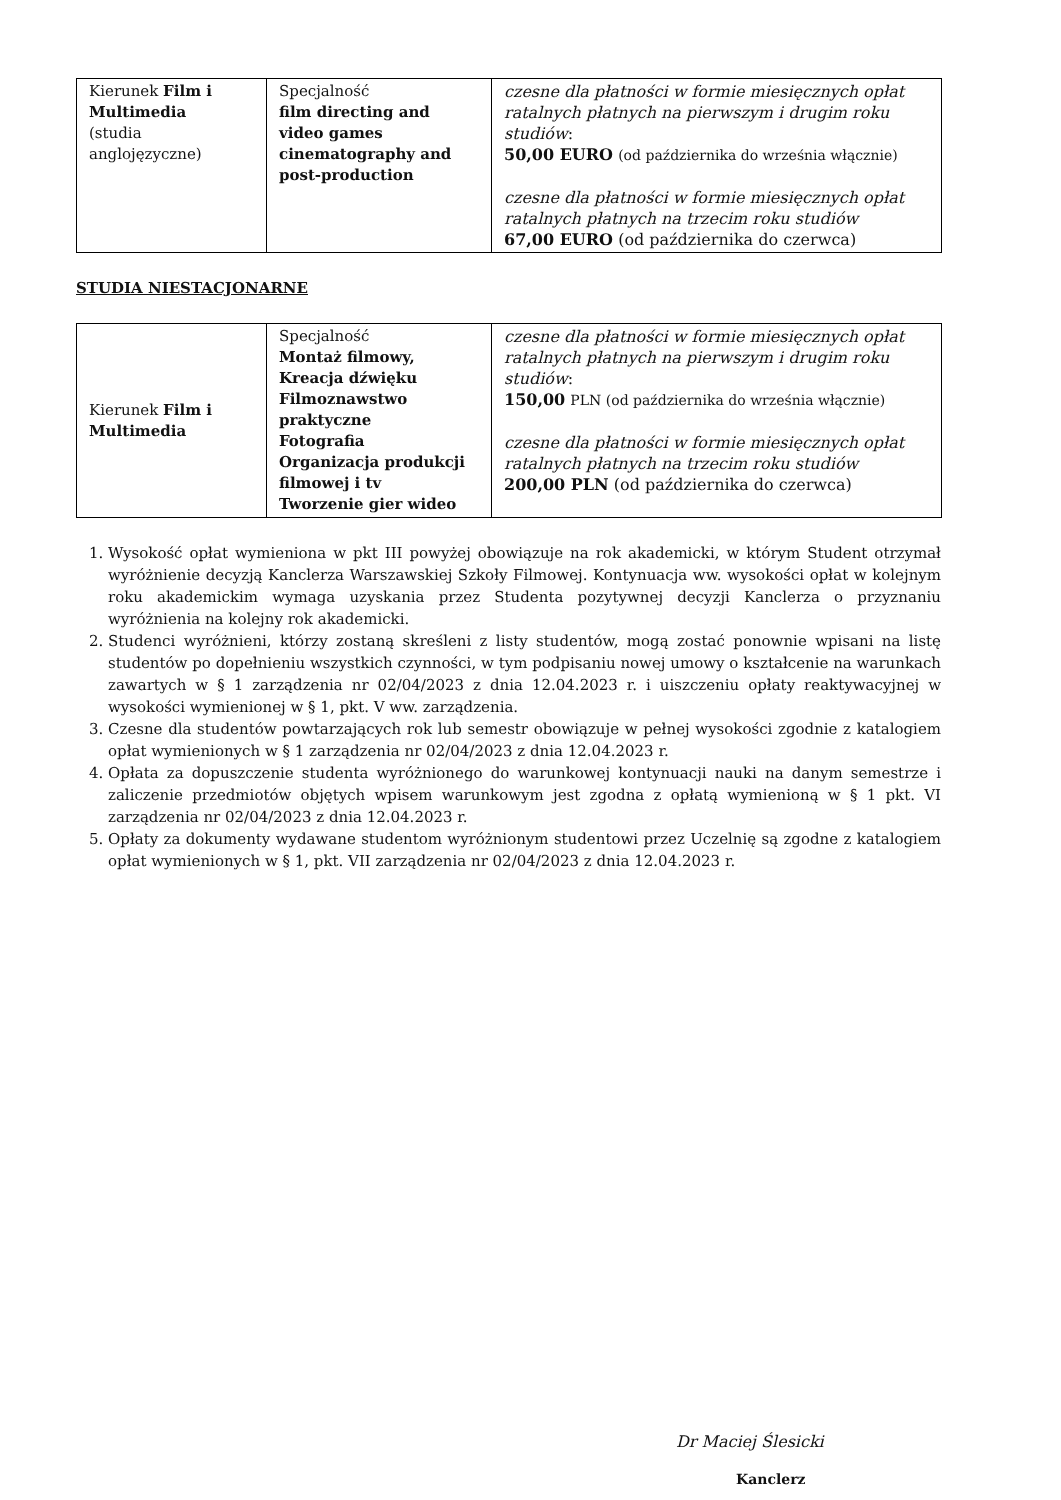| Kierunek Film i Multimedia (studia anglojęzyczne) | Specjalność film directing and video games cinematography and post-production | czesne dla płatności w formie miesięcznych opłat ratalnych płatnych na pierwszym i drugim roku studiów : 50,00 EURO (od października do września włącznie) czesne dla płatności w formie miesięcznych opłat ratalnych płatnych na trzecim roku studiów 67,00 EURO (od października do czerwca) |
STUDIA NIESTACJONARNE
| Kierunek Film i Multimedia | Specjalność Montaż filmowy, Kreacja dźwięku Filmoznawstwo praktyczne Fotografia Organizacja produkcji filmowej i tv Tworzenie gier wideo | czesne dla płatności w formie miesięcznych opłat ratalnych płatnych na pierwszym i drugim roku studiów : 150,00 PLN (od października do września włącznie) czesne dla płatności w formie miesięcznych opłat ratalnych płatnych na trzecim roku studiów 200,00 PLN (od października do czerwca) |
1. Wysokość opłat wymieniona w pkt III powyżej obowiązuje na rok akademicki, w którym Student otrzymał wyróżnienie decyzją Kanclerza Warszawskiej Szkoły Filmowej. Kontynuacja ww. wysokości opłat w kolejnym roku akademickim wymaga uzyskania przez Studenta pozytywnej decyzji Kanclerza o przyznaniu wyróżnienia na kolejny rok akademicki.
2. Studenci wyróżnieni, którzy zostaną skreśleni z listy studentów, mogą zostać ponownie wpisani na listę studentów po dopełnieniu wszystkich czynności, w tym podpisaniu nowej umowy o kształcenie na warunkach zawartych w § 1 zarządzenia nr 02/04/2023 z dnia 12.04.2023 r. i uiszczeniu opłaty reaktywacyjnej w wysokości wymienionej w § 1, pkt. V ww. zarządzenia.
3. Czesne dla studentów powtarzających rok lub semestr obowiązuje w pełnej wysokości zgodnie z katalogiem opłat wymienionych w § 1 zarządzenia nr 02/04/2023 z dnia 12.04.2023 r.
4. Opłata za dopuszczenie studenta wyróżnionego do warunkowej kontynuacji nauki na danym semestrze i zaliczenie przedmiotów objętych wpisem warunkowym jest zgodna z opłatą wymienioną w § 1 pkt. VI zarządzenia nr 02/04/2023 z dnia 12.04.2023 r.
5. Opłaty za dokumenty wydawane studentom wyróżnionym studentowi przez Uczelnię są zgodne z katalogiem opłat wymienionych w § 1, pkt. VII zarządzenia nr 02/04/2023 z dnia 12.04.2023 r.
Dr Maciej Ślesicki
Kanclerz